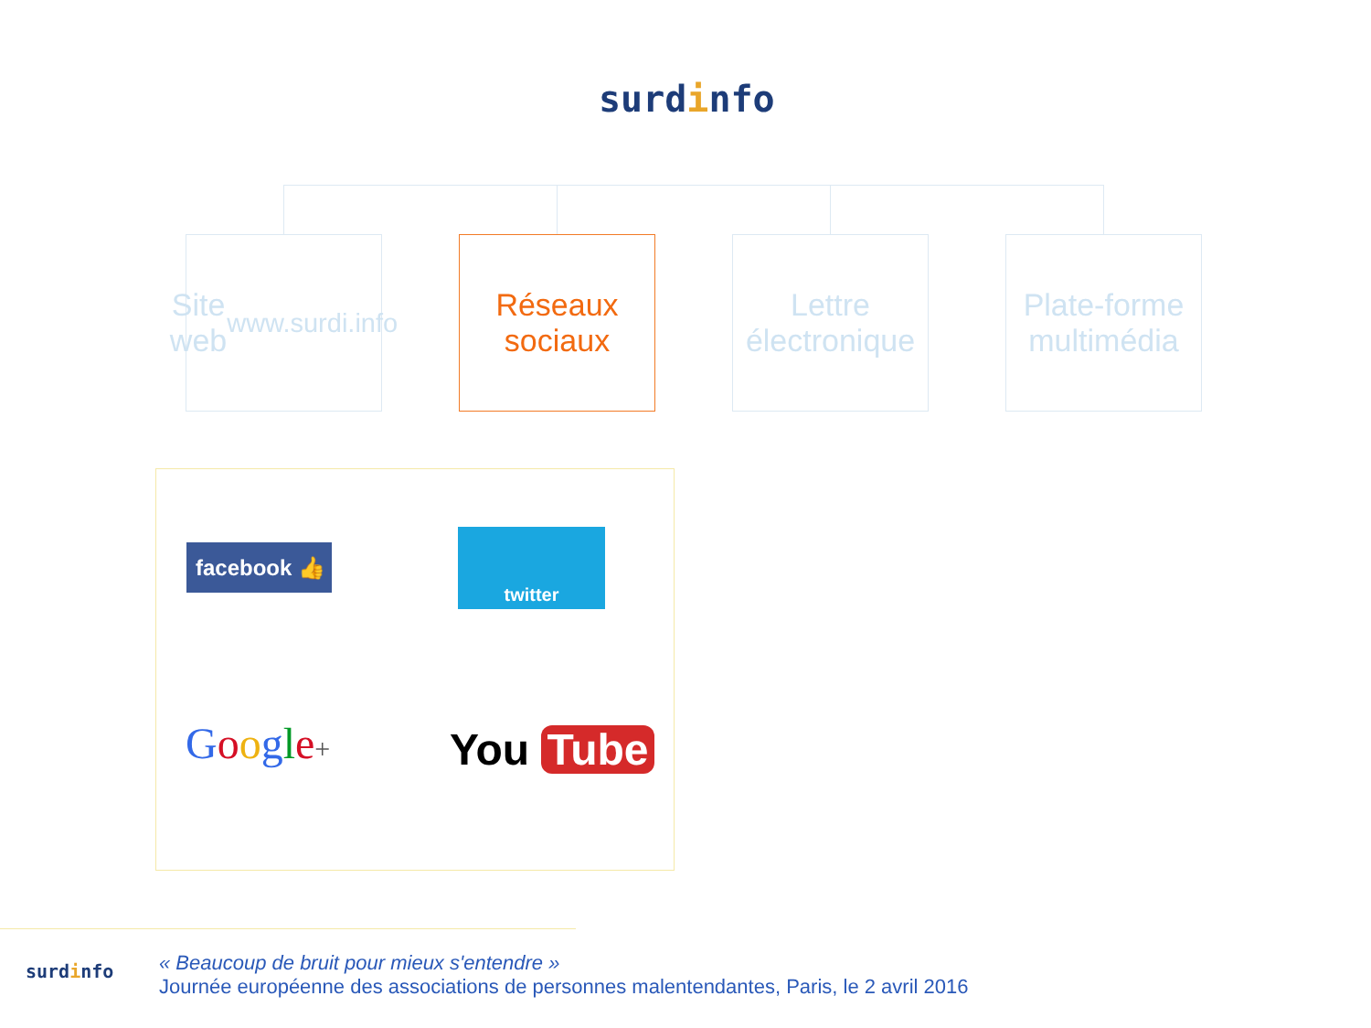surdinfo
Site web
www.surdi.info
Réseaux
sociaux
Lettre
électronique
Plate-forme
multimédia
facebook 👍
twitter
Google+ You Tube
surdinfo
« Beaucoup de bruit pour mieux s'entendre »
Journée européenne des associations de personnes malentendantes, Paris, le 2 avril 2016